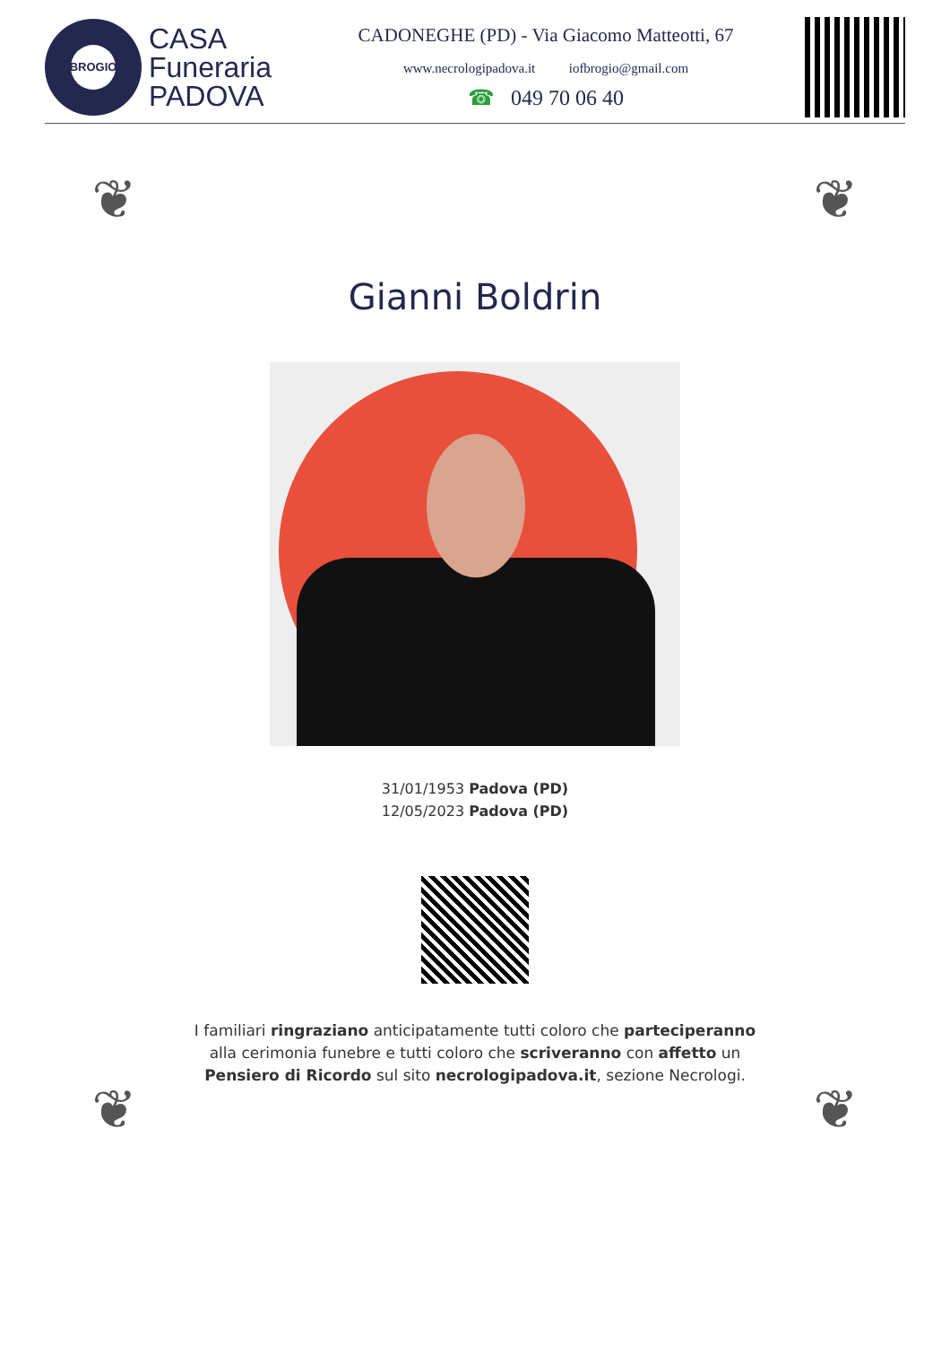BROGIO
CASA
Funeraria
PADOVA
CADONEGHE (PD) - Via Giacomo Matteotti, 67
www.necrologipadova.it iofbrogio@gmail.com
☎ 049 70 06 40
❦ ❦
❦ ❦
Gianni Boldrin
31/01/1953 Padova (PD)
12/05/2023 Padova (PD)
I familiari ringraziano anticipatamente tutti coloro che parteciperanno alla cerimonia funebre e tutti coloro che scriveranno con affetto un Pensiero di Ricordo sul sito necrologipadova.it, sezione Necrologi.